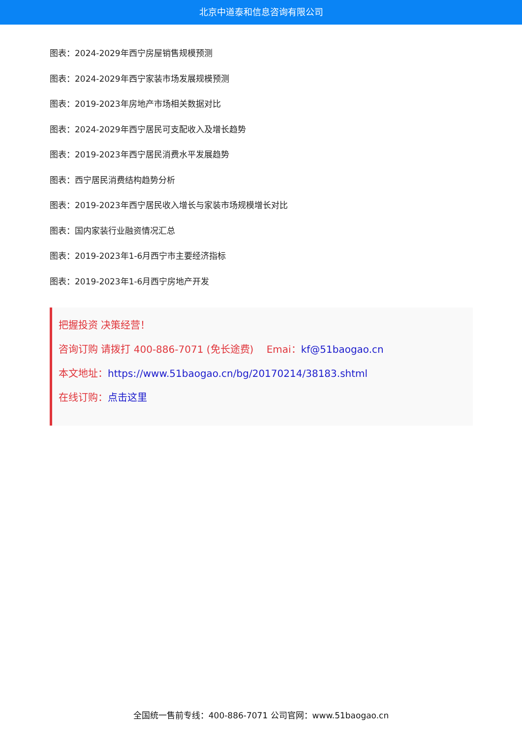北京中道泰和信息咨询有限公司
图表：2024-2029年西宁房屋销售规模预测
图表：2024-2029年西宁家装市场发展规模预测
图表：2019-2023年房地产市场相关数据对比
图表：2024-2029年西宁居民可支配收入及增长趋势
图表：2019-2023年西宁居民消费水平发展趋势
图表：西宁居民消费结构趋势分析
图表：2019-2023年西宁居民收入增长与家装市场规模增长对比
图表：国内家装行业融资情况汇总
图表：2019-2023年1-6月西宁市主要经济指标
图表：2019-2023年1-6月西宁房地产开发
把握投资 决策经营！
咨询订购 请拨打 400-886-7071 (免长途费)　 Emai：kf@51baogao.cn
本文地址：https://www.51baogao.cn/bg/20170214/38183.shtml
在线订购：点击这里
全国统一售前专线：400-886-7071 公司官网：www.51baogao.cn